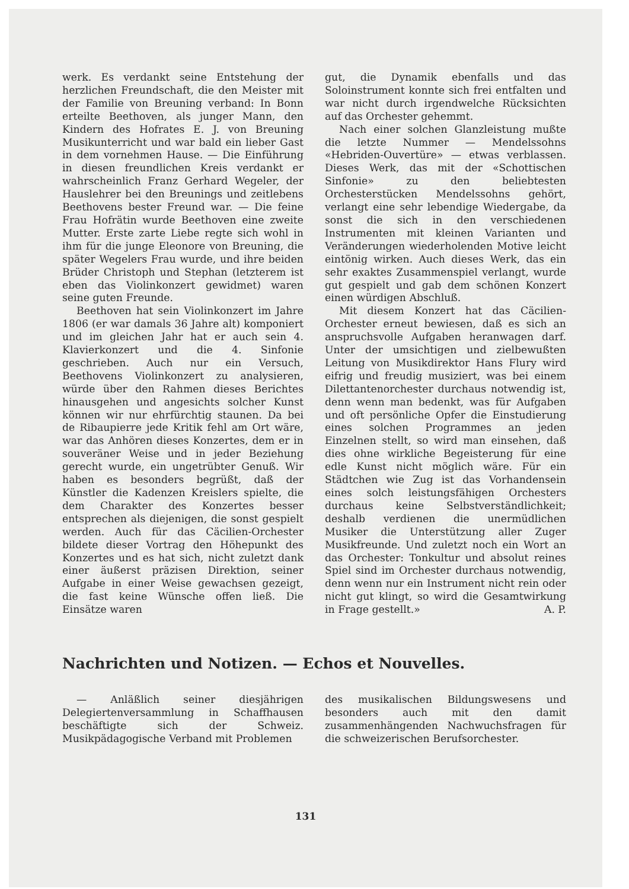werk. Es verdankt seine Entstehung der herzlichen Freundschaft, die den Meister mit der Familie von Breuning verband: In Bonn erteilte Beethoven, als junger Mann, den Kindern des Hofrates E. J. von Breuning Musikunterricht und war bald ein lieber Gast in dem vornehmen Hause. — Die Einführung in diesen freundlichen Kreis verdankt er wahrscheinlich Franz Gerhard Wegeler, der Hauslehrer bei den Breunings und zeitlebens Beethovens bester Freund war. — Die feine Frau Hofrätin wurde Beethoven eine zweite Mutter. Erste zarte Liebe regte sich wohl in ihm für die junge Eleonore von Breuning, die später Wegelers Frau wurde, und ihre beiden Brüder Christoph und Stephan (letzterem ist eben das Violinkonzert gewidmet) waren seine guten Freunde.
Beethoven hat sein Violinkonzert im Jahre 1806 (er war damals 36 Jahre alt) komponiert und im gleichen Jahr hat er auch sein 4. Klavierkonzert und die 4. Sinfonie geschrieben. Auch nur ein Versuch, Beethovens Violinkonzert zu analysieren, würde über den Rahmen dieses Berichtes hinausgehen und angesichts solcher Kunst können wir nur ehrfürchtig staunen. Da bei de Ribaupierre jede Kritik fehl am Ort wäre, war das Anhören dieses Konzertes, dem er in souveräner Weise und in jeder Beziehung gerecht wurde, ein ungetrübter Genuß. Wir haben es besonders begrüßt, daß der Künstler die Kadenzen Kreislers spielte, die dem Charakter des Konzertes besser entsprechen als diejenigen, die sonst gespielt werden. Auch für das Cäcilien-Orchester bildete dieser Vortrag den Höhepunkt des Konzertes und es hat sich, nicht zuletzt dank einer äußerst präzisen Direktion, seiner Aufgabe in einer Weise gewachsen gezeigt, die fast keine Wünsche offen ließ. Die Einsätze waren
gut, die Dynamik ebenfalls und das Soloinstrument konnte sich frei entfalten und war nicht durch irgendwelche Rücksichten auf das Orchester gehemmt.
Nach einer solchen Glanzleistung mußte die letzte Nummer — Mendelssohns «Hebriden-Ouvertüre» — etwas verblassen. Dieses Werk, das mit der «Schottischen Sinfonie» zu den beliebtesten Orchesterstücken Mendelssohns gehört, verlangt eine sehr lebendige Wiedergabe, da sonst die sich in den verschiedenen Instrumenten mit kleinen Varianten und Veränderungen wiederholenden Motive leicht eintönig wirken. Auch dieses Werk, das ein sehr exaktes Zusammenspiel verlangt, wurde gut gespielt und gab dem schönen Konzert einen würdigen Abschluß.
Mit diesem Konzert hat das Cäcilien-Orchester erneut bewiesen, daß es sich an anspruchsvolle Aufgaben heranwagen darf. Unter der umsichtigen und zielbewußten Leitung von Musikdirektor Hans Flury wird eifrig und freudig musiziert, was bei einem Dilettantenorchester durchaus notwendig ist, denn wenn man bedenkt, was für Aufgaben und oft persönliche Opfer die Einstudierung eines solchen Programmes an jeden Einzelnen stellt, so wird man einsehen, daß dies ohne wirkliche Begeisterung für eine edle Kunst nicht möglich wäre. Für ein Städtchen wie Zug ist das Vorhandensein eines solch leistungsfähigen Orchesters durchaus keine Selbstverständlichkeit; deshalb verdienen die unermüdlichen Musiker die Unterstützung aller Zuger Musikfreunde. Und zuletzt noch ein Wort an das Orchester: Tonkultur und absolut reines Spiel sind im Orchester durchaus notwendig, denn wenn nur ein Instrument nicht rein oder nicht gut klingt, so wird die Gesamtwirkung in Frage gestellt.» A. P.
Nachrichten und Notizen. — Echos et Nouvelles.
— Anläßlich seiner diesjährigen Delegiertenversammlung in Schaffhausen beschäftigte sich der Schweiz. Musikpädagogische Verband mit Problemen
des musikalischen Bildungswesens und besonders auch mit den damit zusammenhängenden Nachwuchsfragen für die schweizerischen Berufsorchester.
131